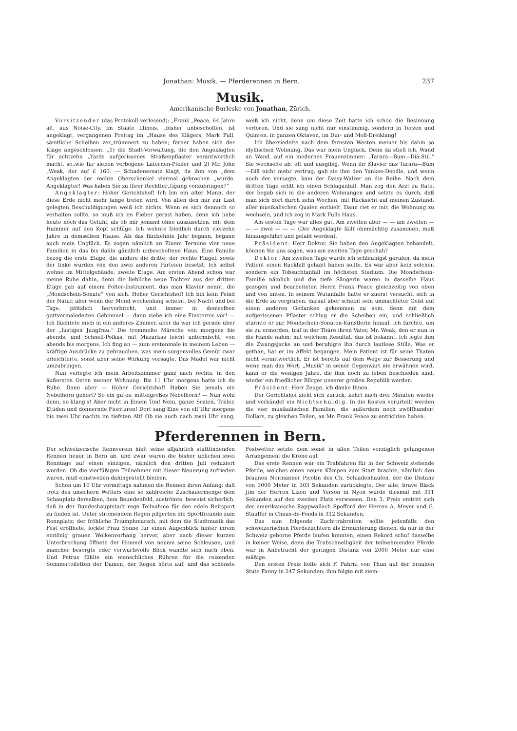Jonathan: Musik. — Pferderennen in Bern. 237
Musik.
Amerikanische Burleske von Jonathan, Zürich.
Vorsitzender (das Protokoll verlesend): „Frank „Peace, 64 Jahre alt, aus Noise-City, im Staate Illinois, „bisher unbescholten, ist angeklagt, vergangenen Freitag im „Hause des Klägers, Mark Full, sämtliche Scheiben zer„trümmert zu haben; ferner haben sich der Klage angeschlossen: „1) die Stadt-Verwaltung, die den Angeklagten für achtzehn „Yards aufgerissenes Straßenpflaster verantwortlich macht, so„wie für sieben verbogene Laternen-Pfeiler und 2) Mr. John „Weak, der auf £ 160. — Schadenersatz klagt, da ihm von „dem Angeklagten der rechte Oberschenkel viermal gebrochen „wurde. Angeklagter! Was haben Sie zu Ihrer Rechtfer„tigung vorzubringen?“
Angeklagter: Hoher Gerichtshof! Ich bin ein alter Mann, der diese Erde nicht mehr lange treten wird. Von allen den mir zur Last gelegten Beschuldigungen weiß ich nichts. Wenn es sich dennoch so verhalten sollte, so muß ich im Fieber gerast haben, denn ich habe heute noch das Gefühl, als ob mir jemand ohne auszusetzen, mit dem Hammer auf den Kopf schlüge. Ich wohnte friedlich durch vierzehn Jahre in demselben Hause. Als das fünfzehnte Jahr begann, begann auch mein Unglück. Es zogen nämlich an Einem Termine vier neue Familien in das bis dahin gänzlich unbescholtene Haus. Eine Familie bezog die erste Etage, die andere die dritte; der rechte Flügel, sowie der linke wurden von den zwei anderen Parteien besetzt. Ich selbst wohne im Mittelgebäude, zweite Etage. Am ersten Abend schon war meine Ruhe dahin, denn die liebliche neue Tochter aus der dritten Etage gab auf einem Folter-Instrument, das man Klavier nennt, die „Mondschein-Sonate“ von sich. Hoher Gerichtshof! Ich bin kein Feind der Natur, aber wenn der Mond wochenlang scheint, bei Nacht und bei Tage, plötzlich hervorbricht, und immer in demselben gottvermaledeiten Gebimmel — dann ziehe ich eine Finsternis vor! — Ich flüchtete mich in ein anderes Zimmer, aber da war ich gerade über der „lustigen Jungfrau.“ Die trommelte Märsche von morgens bis abends, und Schnell-Polkas, mit Mazurkas leicht untermischt, von abends bis morgens. Ich fing an — zum erstenmale in meinem Leben — kräftige Ausdrücke zu gebrauchen, was mein sorgenvolles Gemüt zwar erleichterte, sonst aber seine Wirkung versagte. Das Mädel war nicht umzubringen.
Nun verlegte ich mein Arbeitszimmer ganz nach rechts, in den äußersten Osten meiner Wohnung. Bis 11 Uhr morgens hatte ich da Ruhe. Dann aber — Hoher Gerichtshof! Haben Sie jemals ein Nebelhorn gehört? So ein gutes, mittelgroßes Nebelhorn? — Nun wohl denn, so klang's! Aber nicht in Einem Ton! Nein, ganze Scalen, Triller, Etüden und donnernde Fiorituren! Dort sang Eine von elf Uhr morgens bis zwei Uhr nachts im tiefsten Alt! Ob sie auch nach zwei Uhr sang, weiß ich nicht, denn um diese Zeit hatte ich schon die Besinnung verloren. Und sie sang nicht nur einstimmig, sondern in Terzen und Quinten, in ganzen Oktaven, im Dur- und Moll-Dreiklang!
Ich übersiedelte nach dem fernsten Westen meiner bis dahin so idyllischen Wohnung. Das war mein Unglück. Denn da stieß ich, Wand an Wand, auf ein modernes Frauenzimmer: „Tarara—Bum—Diä-Stil.“ Sie wechselte ab, oft und ausgibig. Wenn ihr Klavier das Tarara—Bum—Diä nicht mehr vertrug, gab sie ihm den Yankee-Doodle, und wenn auch der versagte, kam der Daisy-Walzer an die Reihe. Nach dem dritten Tage erlitt ich einen Schlaganfall. Man zog den Arzt zu Rate, der begab sich in die anderen Wohnungen und setzte es durch, daß man sich dort durch zehn Wochen, mit Rücksicht auf meinen Zustand, aller musikalischen Qualen enthielt. Dann riet er mir, die Wohnung zu wechseln, und ich zog in Mark Fulls Haus.
Am ersten Tage war alles gut. Am zweiten aber — — am zweiten — — — zwei — — — (Der Angeklagte fällt ohnmächtig zusammen, muß hinausgeführt und gelabt werden).
Präsident: Herr Doktor, Sie haben den Angeklagten behandelt, können Sie uns sagen, was am zweiten Tage geschah?
Doktor: Am zweiten Tage wurde ich schleunigst gerufen, da mein Patient einen Rückfall gehabt haben sollte. Es war aber kein solcher, sondern ein Tobsuchtanfall im höchsten Stadium. Die Mondschein-Familie nämlich und die tiefe Sängerin waren in dasselbe Haus gezogen und bearbeiteten Herrn Frank Peace gleichzeitig von oben und von unten. In seinem Wutanfalle hatte er zuerst versucht, sich in die Erde zu vergraben, darauf aber scheint sein umnachteter Geist auf einen anderen Gedanken gekommen zu sein, denn mit dem aufgerissenen Pflaster schlug er die Scheiben ein, und schließlich stürmte er zur Mondschein-Sonaten-Künstlerin hinauf, ich fürchte, um sie zu ermorden, traf in der Thüre ihren Vater, Mr. Weak, den er nun in die Hände nahm; mit welchem Resultat, das ist bekannt. Ich legte ihm die Zwangsjacke an und beruhigte ihn durch lautlose Stille. Was er gethan, hat er im Affekt begangen. Mein Patient ist für seine Thaten nicht verantwortlich. Er ist bereits auf dem Wege zur Besserung und wenn man das Wort: „Musik“ in seiner Gegenwart nie erwähnen wird, kann er die wenigen Jahre, die ihm noch zu leben beschieden sind, wieder ein friedlicher Bürger unserer großen Republik werden.
Präsident: Herr Zeuge, ich danke Ihnen.
Der Gerichtshof zieht sich zurück, kehrt nach drei Minuten wieder und verkündet ein Nichtschuldig. In die Kosten verurteilt werden die vier musikalischen Familien, die außerdem noch zwölfhundert Dollars, zu gleichen Teilen, an Mr. Frank Peace zu entrichten haben.
Pferderennen in Bern.
Der schweizerische Rennverein hielt seine alljährlich stattfindenden Rennen heuer in Bern ab, und zwar waren die bisher üblichen zwei Renntage auf einen einzigen, nämlich den dritten Juli reduziert worden. Ob die vierfüßigen Teilnehmer mit dieser Neuerung zufrieden waren, muß einstweilen dahingestellt bleiben.
Schon um 10 Uhr vormittags nahmen die Rennen ihren Anfang; daß trotz des unsichern Wetters eine so zahlreiche Zuschauermenge dem Schauplatz derselben, dem Beundenfeld, zuströmte, beweist sicherlich, daß in der Bundeshauptstadt rege Teilnahme für den edeln Reitsport zu finden ist. Unter strömendem Regen pilgerten die Sportfreunde zum Rennplatz; der fröhliche Triumphmarsch, mit dem die Stadtmusik das Fest eröffnete, lockte Frau Sonne für einen Augenblick hinter ihrem eintönig grauen Wolkenvorhang hervor, aber nach dieser kurzen Unterbrechung öffnete der Himmel von neuem seine Schleusen, und mancher besorgte oder vorwurfsvolle Blick wandte sich nach oben. Und Petrus fühlte ein menschliches Rühren für die reizenden Sommertoiletten der Damen; der Regen hörte auf, und das schönste Festwetter setzte dem sonst in allen Teilen vorzüglich gelungenen Arrangement die Krone auf.
Das erste Rennen war ein Trabfahren für in der Schweiz stehende Pferde, welches einen neuen Kämpen zum Start brachte, nämlich den braunen Normänner Picotin des Ch. Schladenhaufen, der die Distanz von 3000 Meter in 303 Sekunden zurücklegte. Der alte, brave Black Jim der Herren Lizon und Yerson in Nyon wurde diesmal mit 311 Sekunden auf den zweiten Platz verwiesen. Den 3. Preis erstritt sich der amerikanische Rappwallach Spofford der Herren A. Meyer und G. Stauffer in Chaux-de-Fonds in 312 Sekunden.
Das nun folgende Zuchttrabreiten sollte jedenfalls den schweizerischen Pferdezüchtern als Ermunterung dienen, da nur in der Schweiz geborne Pferde laufen konnten; einen Rekord schuf dasselbe in keiner Weise, denn die Trabschnelligkeit der teilnehmenden Pferde war in Anbetracht der geringen Distanz von 2000 Meter nur eine mäßige.
Den ersten Preis holte sich F. Fahrni von Thun auf der braunen Stute Fanny in 247 Sekunden; ihm folgte mit ziem-